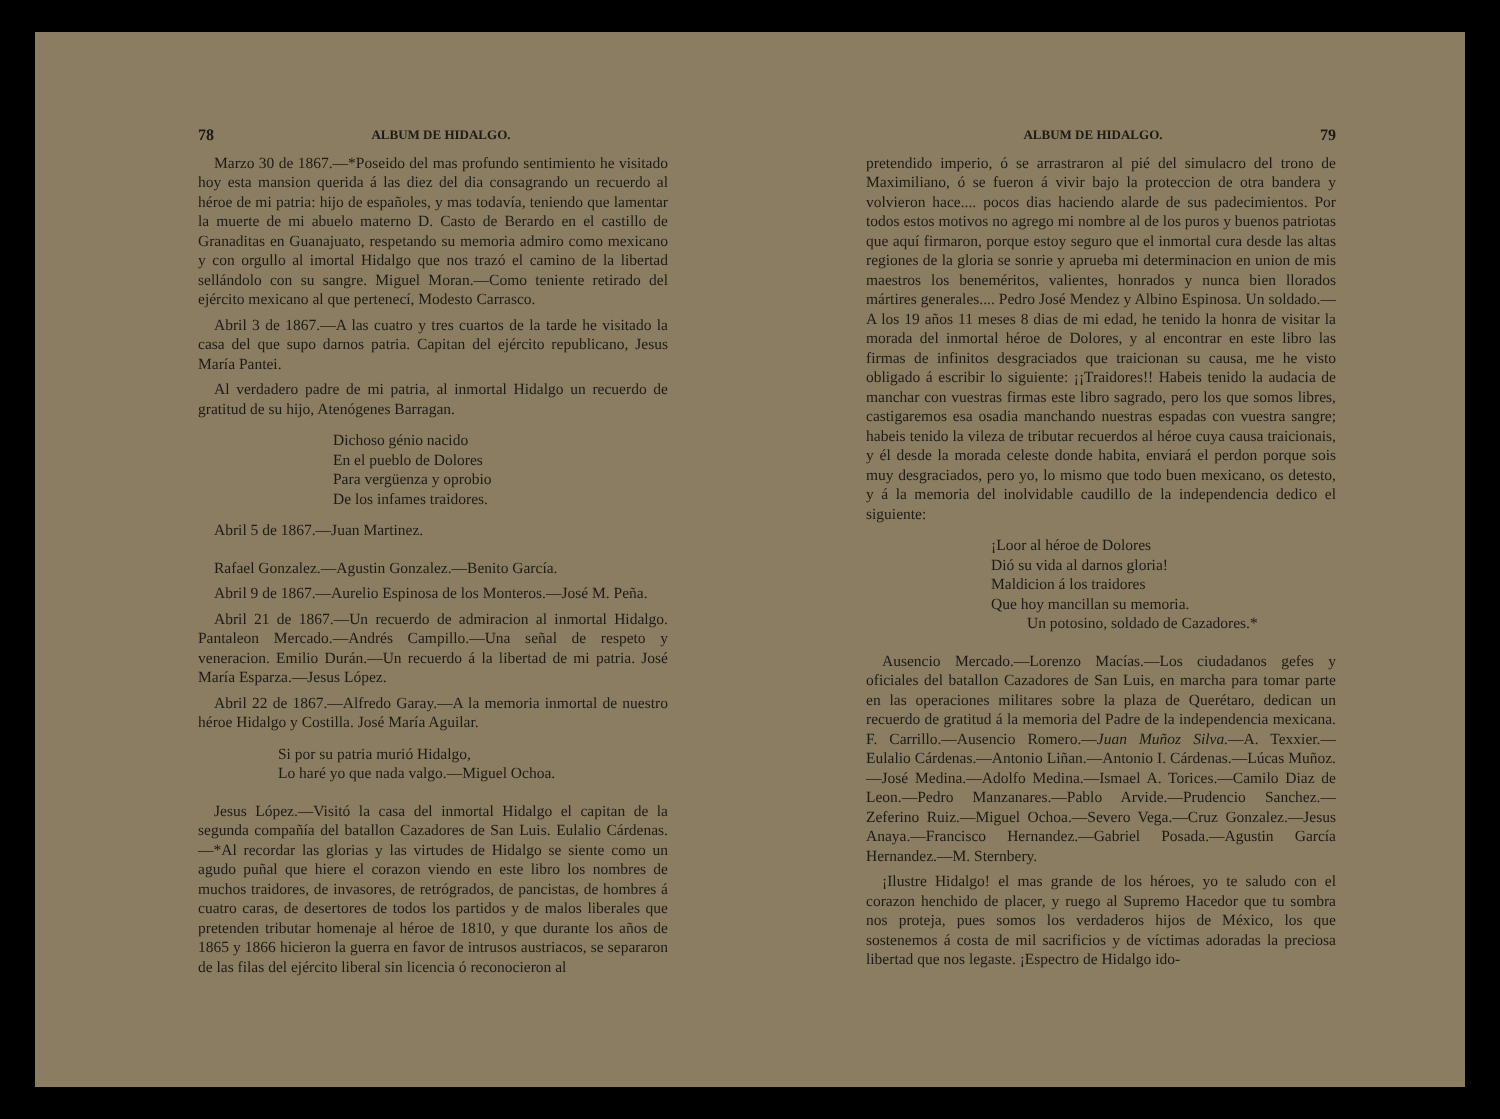78 ALBUM DE HIDALGO.
Marzo 30 de 1867.—*Poseido del mas profundo sentimiento he visitado hoy esta mansion querida á las diez del dia consagrando un recuerdo al héroe de mi patria: hijo de españoles, y mas todavía, teniendo que lamentar la muerte de mi abuelo materno D. Casto de Berardo en el castillo de Granaditas en Guanajuato, respetando su memoria admiro como mexicano y con orgullo al imortal Hidalgo que nos trazó el camino de la libertad sellándolo con su sangre. Miguel Moran.—Como teniente retirado del ejército mexicano al que pertenecí, Modesto Carrasco.
Abril 3 de 1867.—A las cuatro y tres cuartos de la tarde he visitado la casa del que supo darnos patria. Capitan del ejército republicano, Jesus María Pantei.
Al verdadero padre de mi patria, al inmortal Hidalgo un recuerdo de gratitud de su hijo, Atenógenes Barragan.
Dichoso génio nacido
En el pueblo de Dolores
Para vergüenza y oprobio
De los infames traidores.
Abril 5 de 1867.—Juan Martinez.
Rafael Gonzalez.—Agustin Gonzalez.—Benito García.
Abril 9 de 1867.—Aurelio Espinosa de los Monteros.—José M. Peña.
Abril 21 de 1867.—Un recuerdo de admiracion al inmortal Hidalgo. Pantaleon Mercado.—Andrés Campillo.—Una señal de respeto y veneracion. Emilio Durán.—Un recuerdo á la libertad de mi patria. José María Esparza.—Jesus López.
Abril 22 de 1867.—Alfredo Garay.—A la memoria inmortal de nuestro héroe Hidalgo y Costilla. José María Aguilar.
Si por su patria murió Hidalgo,
Lo haré yo que nada valgo.—Miguel Ochoa.
Jesus López.—Visitó la casa del inmortal Hidalgo el capitan de la segunda compañía del batallon Cazadores de San Luis. Eulalio Cárdenas.—*Al recordar las glorias y las virtudes de Hidalgo se siente como un agudo puñal que hiere el corazon viendo en este libro los nombres de muchos traidores, de invasores, de retrógrados, de pancistas, de hombres á cuatro caras, de desertores de todos los partidos y de malos liberales que pretenden tributar homenaje al héroe de 1810, y que durante los años de 1865 y 1866 hicieron la guerra en favor de intrusos austriacos, se separaron de las filas del ejército liberal sin licencia ó reconocieron al
ALBUM DE HIDALGO. 79
pretendido imperio, ó se arrastraron al pié del simulacro del trono de Maximiliano, ó se fueron á vivir bajo la proteccion de otra bandera y volvieron hace.... pocos dias haciendo alarde de sus padecimientos. Por todos estos motivos no agrego mi nombre al de los puros y buenos patriotas que aquí firmaron, porque estoy seguro que el inmortal cura desde las altas regiones de la gloria se sonrie y aprueba mi determinacion en union de mis maestros los beneméritos, valientes, honrados y nunca bien llorados mártires generales.... Pedro José Mendez y Albino Espinosa. Un soldado.—A los 19 años 11 meses 8 dias de mi edad, he tenido la honra de visitar la morada del inmortal héroe de Dolores, y al encontrar en este libro las firmas de infinitos desgraciados que traicionan su causa, me he visto obligado á escribir lo siguiente: ¡¡Traidores!! Habeis tenido la audacia de manchar con vuestras firmas este libro sagrado, pero los que somos libres, castigaremos esa osadia manchando nuestras espadas con vuestra sangre; habeis tenido la vileza de tributar recuerdos al héroe cuya causa traicionais, y él desde la morada celeste donde habita, enviará el perdon porque sois muy desgraciados, pero yo, lo mismo que todo buen mexicano, os detesto, y á la memoria del inolvidable caudillo de la independencia dedico el siguiente:
¡Loor al héroe de Dolores
Dió su vida al darnos gloria!
Maldicion á los traidores
Que hoy mancillan su memoria.
Un potosino, soldado de Cazadores.*
Ausencio Mercado.—Lorenzo Macías.—Los ciudadanos gefes y oficiales del batallon Cazadores de San Luis, en marcha para tomar parte en las operaciones militares sobre la plaza de Querétaro, dedican un recuerdo de gratitud á la memoria del Padre de la independencia mexicana. F. Carrillo.—Ausencio Romero.—Juan Muñoz Silva.—A. Texxier.—Eulalio Cárdenas.—Antonio Liñan.—Antonio I. Cárdenas.—Lúcas Muñoz.—José Medina.—Adolfo Medina.—Ismael A. Torices.—Camilo Diaz de Leon.—Pedro Manzanares.—Pablo Arvide.—Prudencio Sanchez.—Zeferino Ruiz.—Miguel Ochoa.—Severo Vega.—Cruz Gonzalez.—Jesus Anaya.—Francisco Hernandez.—Gabriel Posada.—Agustin García Hernandez.—M. Sternbery.
¡Ilustre Hidalgo! el mas grande de los héroes, yo te saludo con el corazon henchido de placer, y ruego al Supremo Hacedor que tu sombra nos proteja, pues somos los verdaderos hijos de México, los que sostenemos á costa de mil sacrificios y de víctimas adoradas la preciosa libertad que nos legaste. ¡Espectro de Hidalgo ido-